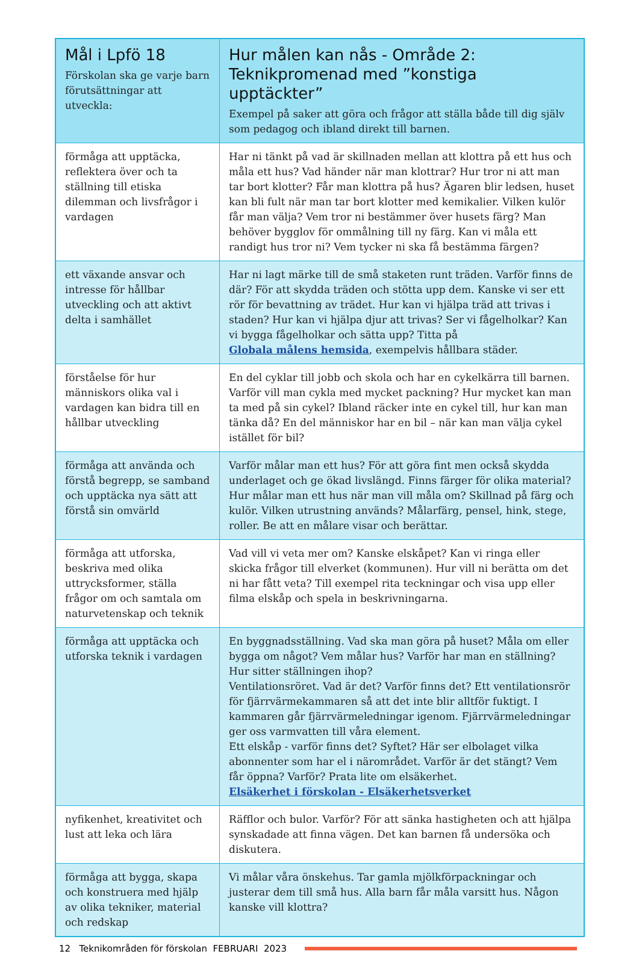| Mål i Lpfö 18 Förskolan ska ge varje barn förutsättningar att utveckla: | Hur målen kan nås - Område 2: Teknikpromenad med ”konstiga upptäckter” Exempel på saker att göra och frågor att ställa både till dig själv som pedagog och ibland direkt till barnen. |
| --- | --- |
| förmåga att upptäcka, reflektera över och ta ställning till etiska dilemman och livsfrågor i vardagen | Har ni tänkt på vad är skillnaden mellan att klottra på ett hus och måla ett hus? Vad händer när man klottrar? Hur tror ni att man tar bort klotter? Får man klottra på hus? Ägaren blir ledsen, huset kan bli fult när man tar bort klotter med kemikalier. Vilken kulör får man välja? Vem tror ni bestämmer över husets färg? Man behöver bygglov för ommålning till ny färg. Kan vi måla ett randigt hus tror ni? Vem tycker ni ska få bestämma färgen? |
| ett växande ansvar och intresse för hållbar utveckling och att aktivt delta i samhället | Har ni lagt märke till de små staketen runt träden. Varför finns de där? För att skydda träden och stötta upp dem. Kanske vi ser ett rör för bevattning av trädet. Hur kan vi hjälpa träd att trivas i staden? Hur kan vi hjälpa djur att trivas? Ser vi fågelholkar? Kan vi bygga fågelholkar och sätta upp? Titta på Globala målens hemsida , exempelvis hållbara städer. |
| förståelse för hur människors olika val i vardagen kan bidra till en hållbar utveckling | En del cyklar till jobb och skola och har en cykelkärra till barnen. Varför vill man cykla med mycket packning? Hur mycket kan man ta med på sin cykel? Ibland räcker inte en cykel till, hur kan man tänka då? En del människor har en bil – när kan man välja cykel istället för bil? |
| förmåga att använda och förstå begrepp, se samband och upptäcka nya sätt att förstå sin omvärld | Varför målar man ett hus? För att göra fint men också skydda underlaget och ge ökad livslängd. Finns färger för olika material? Hur målar man ett hus när man vill måla om? Skillnad på färg och kulör. Vilken utrustning används? Målarfärg, pensel, hink, stege, roller. Be att en målare visar och berättar. |
| förmåga att utforska, beskriva med olika uttrycksformer, ställa frågor om och samtala om naturvetenskap och teknik | Vad vill vi veta mer om? Kanske elskåpet? Kan vi ringa eller skicka frågor till elverket (kommunen). Hur vill ni berätta om det ni har fått veta? Till exempel rita teckningar och visa upp eller filma elskåp och spela in beskrivningarna. |
| förmåga att upptäcka och utforska teknik i vardagen | En byggnadsställning. Vad ska man göra på huset? Måla om eller bygga om något? Vem målar hus? Varför har man en ställning? Hur sitter ställningen ihop? Ventilationsröret. Vad är det? Varför finns det? Ett ventilationsrör för fjärrvärmekammaren så att det inte blir alltför fuktigt. I kammaren går fjärrvärmeledningar igenom. Fjärrvärmeledningar ger oss varmvatten till våra element. Ett elskåp - varför finns det? Syftet? Här ser elbolaget vilka abonnenter som har el i närområdet. Varför är det stängt? Vem får öppna? Varför? Prata lite om elsäkerhet. Elsäkerhet i förskolan - Elsäkerhetsverket |
| nyfikenhet, kreativitet och lust att leka och lära | Räfflor och bulor. Varför? För att sänka hastigheten och att hjälpa synskadade att finna vägen. Det kan barnen få undersöka och diskutera. |
| förmåga att bygga, skapa och konstruera med hjälp av olika tekniker, material och redskap | Vi målar våra önskehus. Tar gamla mjölkförpackningar och justerar dem till små hus. Alla barn får måla varsitt hus. Någon kanske vill klottra? |
12 Teknikområden för förskolan FEBRUARI 2023